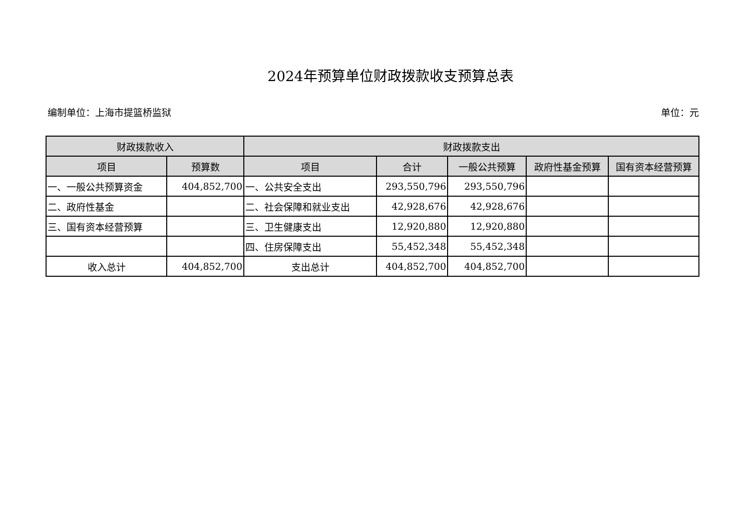2024年预算单位财政拨款收支预算总表
编制单位：上海市提篮桥监狱 单位：元
| 财政拨款收入 | | 财政拨款支出 | | | | |
| --- | --- | --- | --- | --- | --- | --- |
| 项目 | 预算数 | 项目 | 合计 | 一般公共预算 | 政府性基金预算 | 国有资本经营预算 |
| 一、一般公共预算资金 | 404,852,700 | 一、公共安全支出 | 293,550,796 | 293,550,796 | | |
| 二、政府性基金 | | 二、社会保障和就业支出 | 42,928,676 | 42,928,676 | | |
| 三、国有资本经营预算 | | 三、卫生健康支出 | 12,920,880 | 12,920,880 | | |
| | | 四、住房保障支出 | 55,452,348 | 55,452,348 | | |
| 收入总计 | 404,852,700 | 支出总计 | 404,852,700 | 404,852,700 | | |